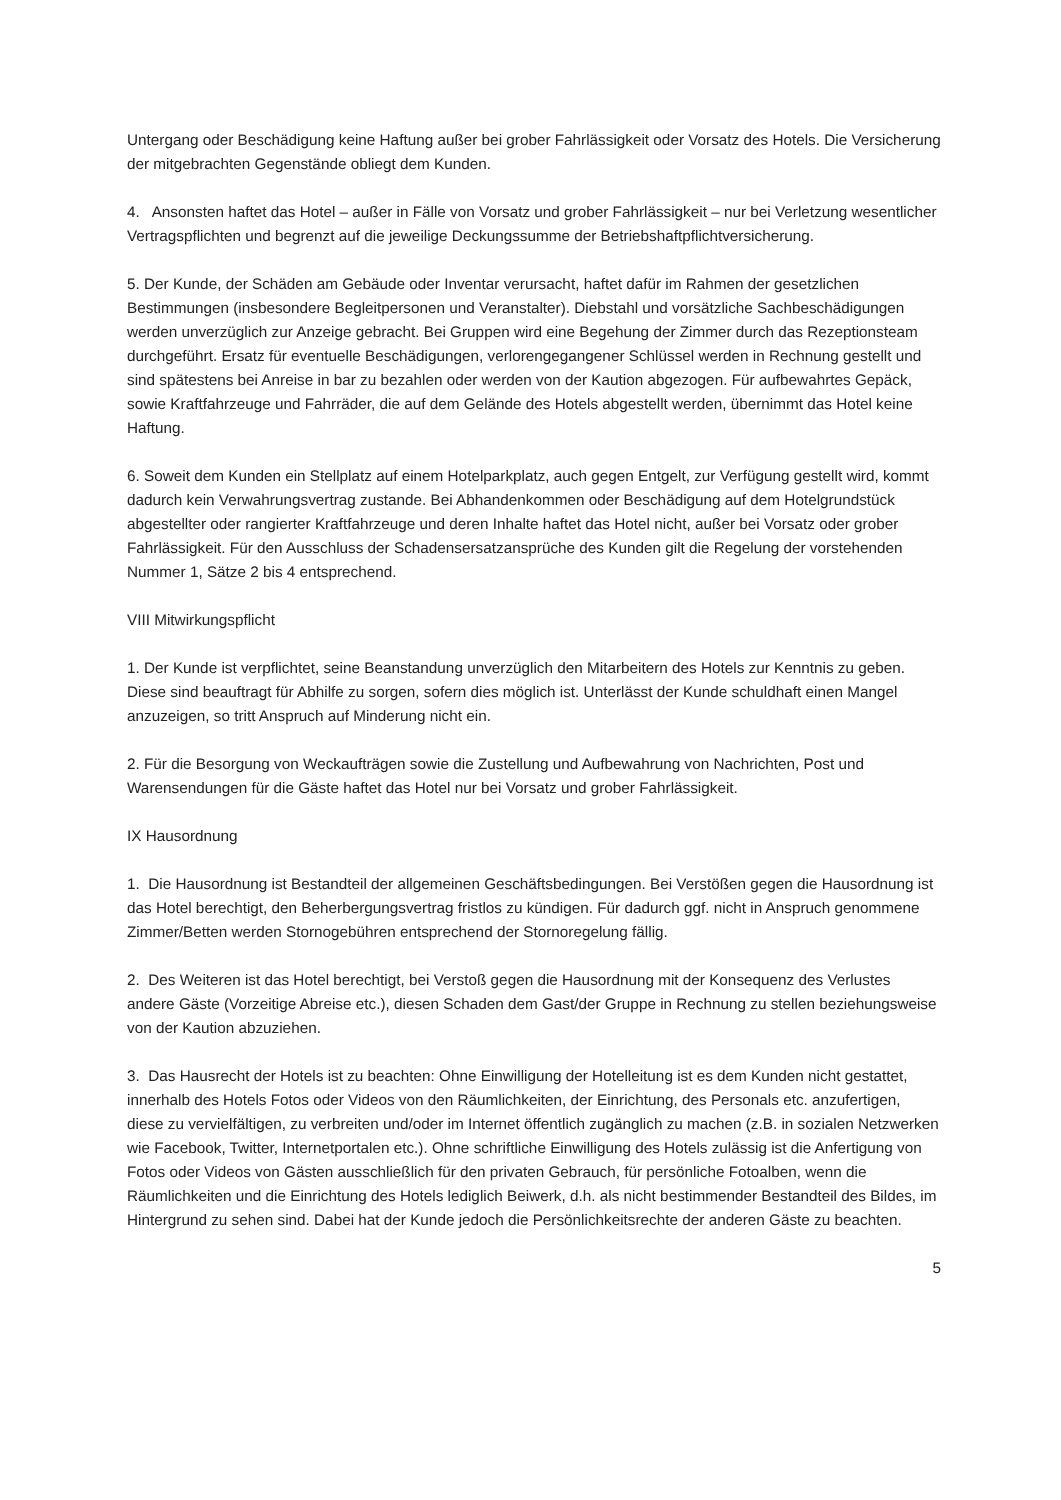Untergang oder Beschädigung keine Haftung außer bei grober Fahrlässigkeit oder Vorsatz des Hotels. Die Versicherung der mitgebrachten Gegenstände obliegt dem Kunden.
4. Ansonsten haftet das Hotel – außer in Fälle von Vorsatz und grober Fahrlässigkeit – nur bei Verletzung wesentlicher Vertragspflichten und begrenzt auf die jeweilige Deckungssumme der Betriebshaftpflichtversicherung.
5. Der Kunde, der Schäden am Gebäude oder Inventar verursacht, haftet dafür im Rahmen der gesetzlichen Bestimmungen (insbesondere Begleitpersonen und Veranstalter). Diebstahl und vorsätzliche Sachbeschädigungen werden unverzüglich zur Anzeige gebracht. Bei Gruppen wird eine Begehung der Zimmer durch das Rezeptionsteam durchgeführt. Ersatz für eventuelle Beschädigungen, verlorengegangener Schlüssel werden in Rechnung gestellt und sind spätestens bei Anreise in bar zu bezahlen oder werden von der Kaution abgezogen. Für aufbewahrtes Gepäck, sowie Kraftfahrzeuge und Fahrräder, die auf dem Gelände des Hotels abgestellt werden, übernimmt das Hotel keine Haftung.
6. Soweit dem Kunden ein Stellplatz auf einem Hotelparkplatz, auch gegen Entgelt, zur Verfügung gestellt wird, kommt dadurch kein Verwahrungsvertrag zustande. Bei Abhandenkommen oder Beschädigung auf dem Hotelgrundstück abgestellter oder rangierter Kraftfahrzeuge und deren Inhalte haftet das Hotel nicht, außer bei Vorsatz oder grober Fahrlässigkeit. Für den Ausschluss der Schadensersatzansprüche des Kunden gilt die Regelung der vorstehenden Nummer 1, Sätze 2 bis 4 entsprechend.
VIII Mitwirkungspflicht
1. Der Kunde ist verpflichtet, seine Beanstandung unverzüglich den Mitarbeitern des Hotels zur Kenntnis zu geben. Diese sind beauftragt für Abhilfe zu sorgen, sofern dies möglich ist. Unterlässt der Kunde schuldhaft einen Mangel anzuzeigen, so tritt Anspruch auf Minderung nicht ein.
2. Für die Besorgung von Weckaufträgen sowie die Zustellung und Aufbewahrung von Nachrichten, Post und Warensendungen für die Gäste haftet das Hotel nur bei Vorsatz und grober Fahrlässigkeit.
IX Hausordnung
1. Die Hausordnung ist Bestandteil der allgemeinen Geschäftsbedingungen. Bei Verstößen gegen die Hausordnung ist das Hotel berechtigt, den Beherbergungsvertrag fristlos zu kündigen. Für dadurch ggf. nicht in Anspruch genommene Zimmer/Betten werden Stornogebühren entsprechend der Stornoregelung fällig.
2. Des Weiteren ist das Hotel berechtigt, bei Verstoß gegen die Hausordnung mit der Konsequenz des Verlustes andere Gäste (Vorzeitige Abreise etc.), diesen Schaden dem Gast/der Gruppe in Rechnung zu stellen beziehungsweise von der Kaution abzuziehen.
3. Das Hausrecht der Hotels ist zu beachten: Ohne Einwilligung der Hotelleitung ist es dem Kunden nicht gestattet, innerhalb des Hotels Fotos oder Videos von den Räumlichkeiten, der Einrichtung, des Personals etc. anzufertigen, diese zu vervielfältigen, zu verbreiten und/oder im Internet öffentlich zugänglich zu machen (z.B. in sozialen Netzwerken wie Facebook, Twitter, Internetportalen etc.). Ohne schriftliche Einwilligung des Hotels zulässig ist die Anfertigung von Fotos oder Videos von Gästen ausschließlich für den privaten Gebrauch, für persönliche Fotoalben, wenn die Räumlichkeiten und die Einrichtung des Hotels lediglich Beiwerk, d.h. als nicht bestimmender Bestandteil des Bildes, im Hintergrund zu sehen sind. Dabei hat der Kunde jedoch die Persönlichkeitsrechte der anderen Gäste zu beachten.
5